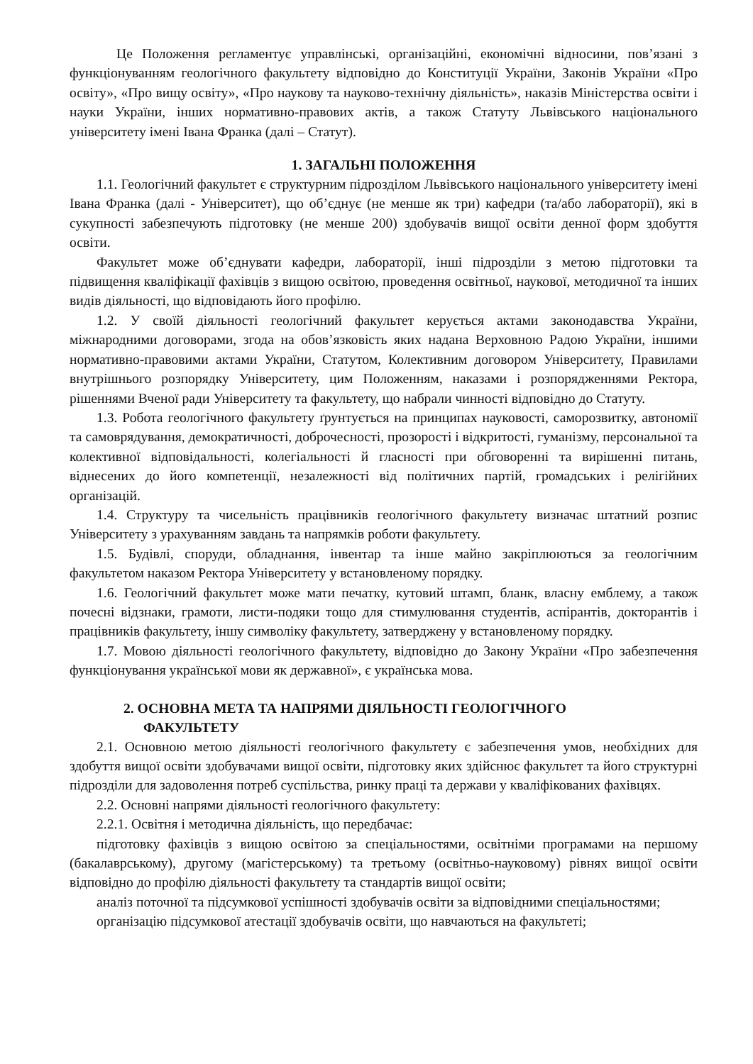Це Положення регламентує управлінські, організаційні, економічні відносини, пов’язані з функціонуванням геологічного факультету відповідно до Конституції України, Законів України «Про освіту», «Про вищу освіту», «Про наукову та науково-технічну діяльність», наказів Міністерства освіти і науки України, інших нормативно-правових актів, а також Статуту Львівського національного університету імені Івана Франка (далі – Статут).
1. ЗАГАЛЬНІ ПОЛОЖЕННЯ
1.1. Геологічний факультет є структурним підрозділом Львівського національного університету імені Івана Франка (далі - Університет), що об’єднує (не менше як три) кафедри (та/або лабораторії), які в сукупності забезпечують підготовку (не менше 200) здобувачів вищої освіти денної форм здобуття освіти.
Факультет може об’єднувати кафедри, лабораторії, інші підрозділи з метою підготовки та підвищення кваліфікації фахівців з вищою освітою, проведення освітньої, наукової, методичної та інших видів діяльності, що відповідають його профілю.
1.2. У своїй діяльності геологічний факультет керується актами законодавства України, міжнародними договорами, згода на обов’язковість яких надана Верховною Радою України, іншими нормативно-правовими актами України, Статутом, Колективним договором Університету, Правилами внутрішнього розпорядку Університету, цим Положенням, наказами і розпорядженнями Ректора, рішеннями Вченої ради Університету та факультету, що набрали чинності відповідно до Статуту.
1.3. Робота геологічного факультету ґрунтується на принципах науковості, саморозвитку, автономії та самоврядування, демократичності, доброчесності, прозорості і відкритості, гуманізму, персональної та колективної відповідальності, колегіальності й гласності при обговоренні та вирішенні питань, віднесених до його компетенції, незалежності від політичних партій, громадських і релігійних організацій.
1.4. Структуру та чисельність працівників геологічного факультету визначає штатний розпис Університету з урахуванням завдань та напрямків роботи факультету.
1.5. Будівлі, споруди, обладнання, інвентар та інше майно закріплюються за геологічним факультетом наказом Ректора Університету у встановленому порядку.
1.6. Геологічний факультет може мати печатку, кутовий штамп, бланк, власну емблему, а також почесні відзнаки, грамоти, листи-подяки тощо для стимулювання студентів, аспірантів, докторантів і працівників факультету, іншу символіку факультету, затверджену у встановленому порядку.
1.7. Мовою діяльності геологічного факультету, відповідно до Закону України «Про забезпечення функціонування української мови як державної», є українська мова.
2. ОСНОВНА МЕТА ТА НАПРЯМИ ДІЯЛЬНОСТІ ГЕОЛОГІЧНОГО
ФАКУЛЬТЕТУ
2.1. Основною метою діяльності геологічного факультету є забезпечення умов, необхідних для здобуття вищої освіти здобувачами вищої освіти, підготовку яких здійснює факультет та його структурні підрозділи для задоволення потреб суспільства, ринку праці та держави у кваліфікованих фахівцях.
2.2. Основні напрями діяльності геологічного факультету:
2.2.1. Освітня і методична діяльність, що передбачає:
підготовку фахівців з вищою освітою за спеціальностями, освітніми програмами на першому (бакалаврському), другому (магістерському) та третьому (освітньо-науковому) рівнях вищої освіти відповідно до профілю діяльності факультету та стандартів вищої освіти;
аналіз поточної та підсумкової успішності здобувачів освіти за відповідними спеціальностями;
організацію підсумкової атестації здобувачів освіти, що навчаються на факультеті;